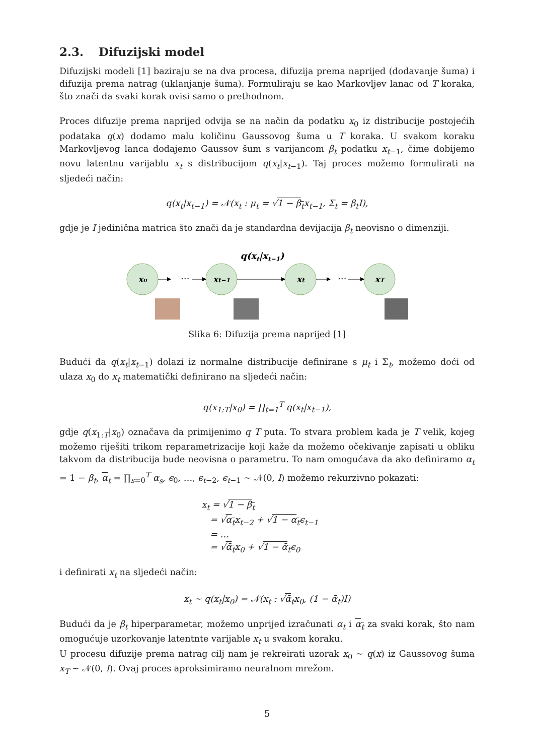2.3. Difuzijski model
Difuzijski modeli [1] baziraju se na dva procesa, difuzija prema naprijed (dodavanje šuma) i difuzija prema natrag (uklanjanje šuma). Formuliraju se kao Markovljev lanac od T koraka, što znači da svaki korak ovisi samo o prethodnom.
Proces difuzije prema naprijed odvija se na način da podatku x<sub>0</sub> iz distribucije postojećih podataka q(x) dodamo malu količinu Gaussovog šuma u T koraka. U svakom koraku Markovljevog lanca dodajemo Gaussov šum s varijancom β<sub>t</sub> podatku x<sub>t−1</sub>, čime dobijemo novu latentnu varijablu x<sub>t</sub> s distribucijom q(x<sub>t</sub>|x<sub>t−1</sub>). Taj proces možemo formulirati na sljedeći način:
q(x<sub>t</sub>|x<sub>t−1</sub>) = 𝒩(x<sub>t</sub> : μ<sub>t</sub> = √1 − β<sub>t</sub>x<sub>t−1</sub>, Σ<sub>t</sub> = β<sub>t</sub>I),
gdje je I jedinična matrica što znači da je standardna devijacija β<sub>t</sub> neovisno o dimenziji.
q(xt|xt−1)
x₀
xt−1
xt
xT
…
…
Slika 6: Difuzija prema naprijed [1]
Budući da q(x<sub>t</sub>|x<sub>t−1</sub>) dolazi iz normalne distribucije definirane s μ<sub>t</sub> i Σ<sub>t</sub>, možemo doći od ulaza x<sub>0</sub> do x<sub>t</sub> matematički definirano na sljedeći način:
q(x<sub>1:T</sub>|x<sub>0</sub>) = ∏<sub>t=1</sub><sup>T</sup> q(x<sub>t</sub>|x<sub>t−1</sub>),
gdje q(x<sub>1:T</sub>|x<sub>0</sub>) označava da primijenimo q T puta. To stvara problem kada je T velik, kojeg možemo riješiti trikom reparametrizacije koji kaže da možemo očekivanje zapisati u obliku takvom da distribucija bude neovisna o parametru. To nam omogućava da ako definiramo α<sub>t</sub> = 1 − β<sub>t</sub>, α<sub>t</sub> = ∏<sub>s=0</sub><sup>T</sup> α<sub>s</sub>, ϵ<sub>0</sub>, …, ϵ<sub>t−2</sub>, ϵ<sub>t−1</sub> ∼ 𝒩(0, I) možemo rekurzivno pokazati:
x<sub>t</sub> = √1 − β<sub>t</sub>
= √α<sub>t</sub>x<sub>t−2</sub> + √1 − α<sub>t</sub>ϵ<sub>t−1</sub>
= …
= √ᾱ<sub>t</sub>x<sub>0</sub> + √1 − ᾱ<sub>t</sub>ϵ<sub>0</sub>
i definirati x<sub>t</sub> na sljedeći način:
x<sub>t</sub> ∼ q(x<sub>t</sub>|x<sub>0</sub>) = 𝒩(x<sub>t</sub> : √ᾱ<sub>t</sub>x<sub>0</sub>, (1 − ᾱ<sub>t</sub>)I)
Budući da je β<sub>t</sub> hiperparametar, možemo unprijed izračunati α<sub>t</sub> i α<sub>t</sub> za svaki korak, što nam omogućuje uzorkovanje latentnte varijable x<sub>t</sub> u svakom koraku.
U procesu difuzije prema natrag cilj nam je rekreirati uzorak x<sub>0</sub> ∼ q(x) iz Gaussovog šuma x<sub>T</sub> ∼ 𝒩(0, I). Ovaj proces aproksimiramo neuralnom mrežom.
5